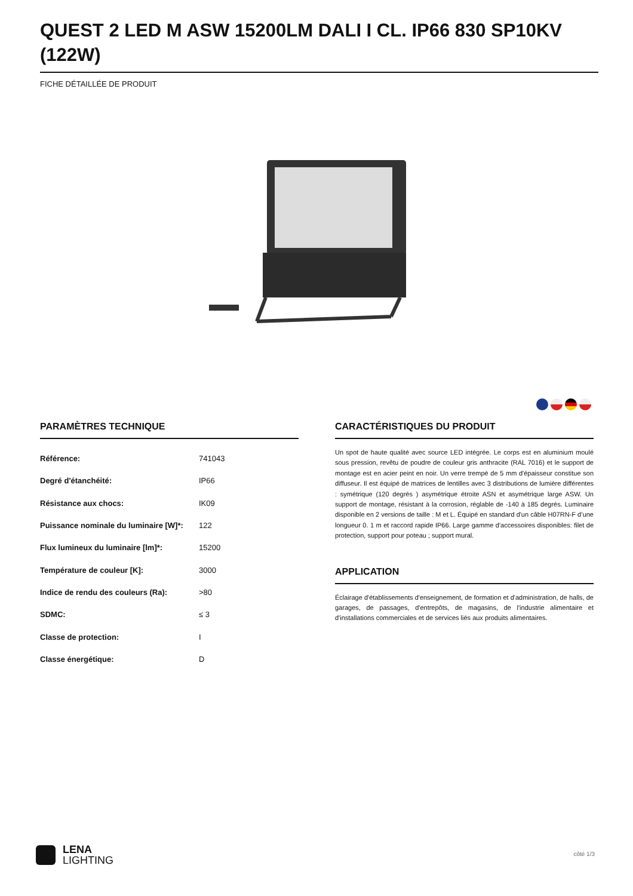QUEST 2 LED M ASW 15200LM DALI I CL. IP66 830 SP10KV (122W)
FICHE DÉTAILLÉE DE PRODUIT
PARAMÈTRES TECHNIQUE
| Référence: | 741043 |
| Degré d'étanchéité: | IP66 |
| Résistance aux chocs: | IK09 |
| Puissance nominale du luminaire [W]*: | 122 |
| Flux lumineux du luminaire [lm]*: | 15200 |
| Température de couleur [K]: | 3000 |
| Indice de rendu des couleurs (Ra): | >80 |
| SDMC: | ≤ 3 |
| Classe de protection: | I |
| Classe énergétique: | D |
CARACTÉRISTIQUES DU PRODUIT
Un spot de haute qualité avec source LED intégrée. Le corps est en aluminium moulé sous pression, revêtu de poudre de couleur gris anthracite (RAL 7016) et le support de montage est en acier peint en noir. Un verre trempé de 5 mm d'épaisseur constitue son diffuseur. Il est équipé de matrices de lentilles avec 3 distributions de lumière différentes : symétrique (120 degrés ) asymétrique étroite ASN et asymétrique large ASW. Un support de montage, résistant à la corrosion, réglable de -140 à 185 degrés. Luminaire disponible en 2 versions de taille : M et L. Équipé en standard d'un câble H07RN-F d’une longueur 0. 1 m et raccord rapide IP66. Large gamme d'accessoires disponibles: filet de protection, support pour poteau ; support mural.
APPLICATION
Éclairage d'établissements d'enseignement, de formation et d'administration, de halls, de garages, de passages, d'entrepôts, de magasins, de l'industrie alimentaire et d'installations commerciales et de services liés aux produits alimentaires.
LENA
LIGHTING
côté 1/3